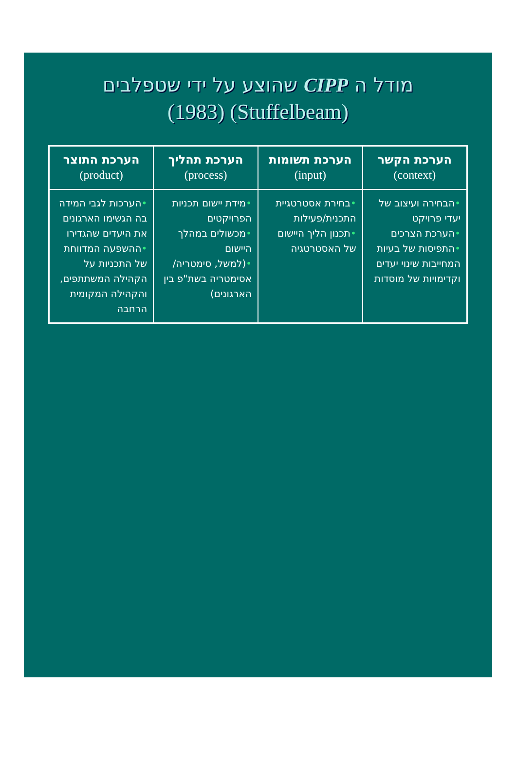מודל ה CIPP שהוצע על ידי שטפלבים
(Stuffelbeam) (1983)
| הערכת הקשר (context) | הערכת תשומות (input) | הערכת תהליך (process) | הערכת התוצר (product) |
| --- | --- | --- | --- |
| • הבחירה ועיצוב של יעדי פרויקט • הערכת הצרכים • התפיסות של בעיות המחייבות שינוי יעדים וקדימויות של מוסדות | • בחירת אסטרטגיית התכנית/פעילות • תכנון הליך היישום של האסטרטגיה | • מידת יישום תכניות הפרויקטים • מכשולים במהלך היישום • (למשל, סימטריה/ אסימטריה בשת"פ בין הארגונים) | • הערכות לגבי המידה בה הגשימו הארגונים את היעדים שהגדירו • ההשפעה המדווחת של התכניות על הקהילה המשתתפים, והקהילה המקומית הרחבה |